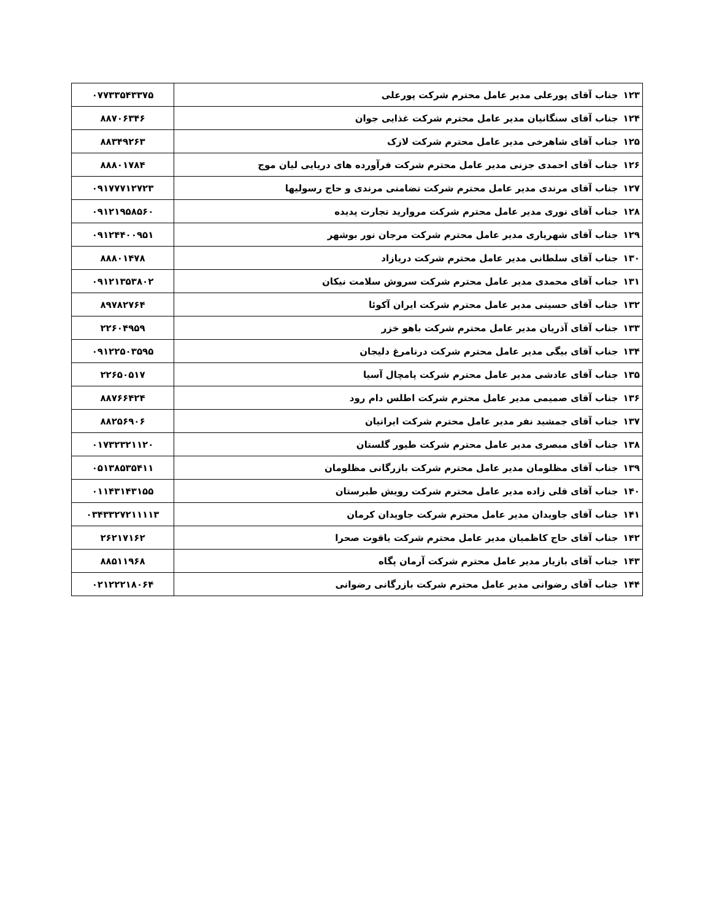| ۱۲۳ | جناب آقای پورعلی مدیر عامل محترم شرکت پورعلی | ۰۷۷۳۳۵۴۳۳۷۵ |
| ۱۲۴ | جناب آقای سنگانیان مدیر عامل محترم شرکت غذایی جوان | ۸۸۷۰۶۳۴۶ |
| ۱۲۵ | جناب آقای شاهرخی مدیر عامل محترم شرکت لازک | ۸۸۳۴۹۲۶۳ |
| ۱۲۶ | جناب آقای احمدی جزنی مدیر عامل محترم شرکت فرآورده های دریایی لیان موج | ۸۸۸۰۱۷۸۴ |
| ۱۲۷ | جناب آقای مرندی مدیر عامل محترم شرکت تضامنی مرندی و حاج رسولیها | ۰۹۱۷۷۷۱۲۷۲۳ |
| ۱۲۸ | جناب آقای نوری مدیر عامل محترم شرکت مروارید تجارت پدیده | ۰۹۱۲۱۹۵۸۵۶۰ |
| ۱۲۹ | جناب آقای شهریاری مدیر عامل محترم شرکت مرجان نور بوشهر | ۰۹۱۲۴۴۰۰۹۵۱ |
| ۱۳۰ | جناب آقای سلطانی مدیر عامل محترم شرکت دریازاد | ۸۸۸۰۱۴۷۸ |
| ۱۳۱ | جناب آقای محمدی مدیر عامل محترم شرکت سروش سلامت نیکان | ۰۹۱۲۱۳۵۳۸۰۲ |
| ۱۳۲ | جناب آقای حسینی مدیر عامل محترم شرکت ایران آکوئا | ۸۹۷۸۲۷۶۴ |
| ۱۳۳ | جناب آقای آذریان مدیر عامل محترم شرکت باهو خزر | ۲۲۶۰۴۹۵۹ |
| ۱۳۴ | جناب آقای بیگی مدیر عامل محترم شرکت درنامرغ دلیجان | ۰۹۱۲۲۵۰۳۵۹۵ |
| ۱۳۵ | جناب آقای عادشی مدیر عامل محترم شرکت پامچال آسیا | ۲۲۶۵۰۵۱۷ |
| ۱۳۶ | جناب آقای صمیمی مدیر عامل محترم شرکت اطلس دام رود | ۸۸۷۶۶۴۲۴ |
| ۱۳۷ | جناب آقای جمشید نفر مدیر عامل محترم شرکت ایرانیان | ۸۸۲۵۶۹۰۶ |
| ۱۳۸ | جناب آقای مبصری مدیر عامل محترم شرکت طیور گلستان | ۰۱۷۳۲۳۲۱۱۲۰ |
| ۱۳۹ | جناب آقای مظلومان مدیر عامل محترم شرکت بازرگانی مظلومان | ۰۵۱۳۸۵۳۵۴۱۱ |
| ۱۴۰ | جناب آقای قلی زاده مدیر عامل محترم شرکت رویش طبرستان | ۰۱۱۴۳۱۴۳۱۵۵ |
| ۱۴۱ | جناب آقای جاویدان مدیر عامل محترم شرکت جاویدان کرمان | ۰۳۴۳۳۲۷۲۱۱۱۱۳ |
| ۱۴۲ | جناب آقای حاج کاظمیان مدیر عامل محترم شرکت یاقوت صحرا | ۲۶۲۱۷۱۶۲ |
| ۱۴۳ | جناب آقای بازیار مدیر عامل محترم شرکت آرمان پگاه | ۸۸۵۱۱۹۶۸ |
| ۱۴۴ | جناب آقای رضوانی مدیر عامل محترم شرکت بازرگانی رضوانی | ۰۲۱۲۲۲۱۸۰۶۴ |